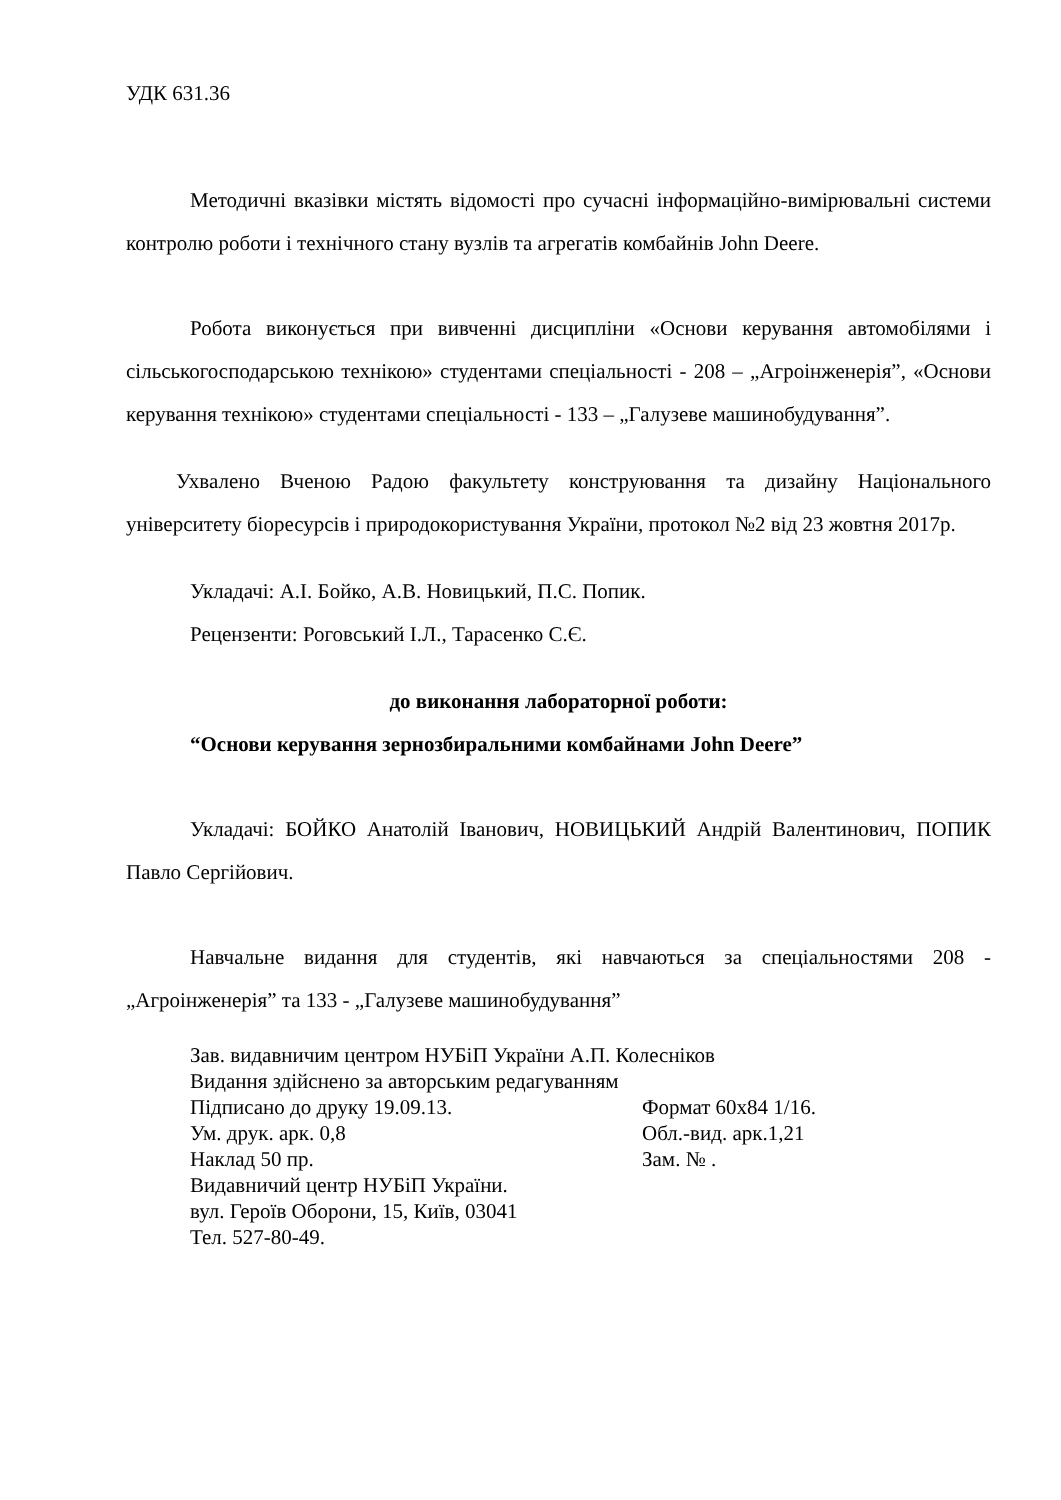УДК 631.36
Методичні вказівки містять відомості про сучасні інформаційно-вимірювальні системи контролю роботи і технічного стану вузлів та агрегатів комбайнів John Deere.
Робота виконується при вивченні дисципліни «Основи керування автомобілями і сільськогосподарською технікою» студентами спеціальності - 208 – „Агроінженерія”, «Основи керування технікою» студентами спеціальності - 133 – „Галузеве машинобудування”.
Ухвалено Вченою Радою факультету конструювання та дизайну Національного університету біоресурсів і природокористування України, протокол №2 від 23 жовтня 2017р.
Укладачі: А.І. Бойко, А.В. Новицький, П.С. Попик.
Рецензенти: Роговський І.Л., Тарасенко С.Є.
до виконання лабораторної роботи:
“Основи керування зернозбиральними комбайнами John Deere”
Укладачі: БОЙКО Анатолій Іванович, НОВИЦЬКИЙ Андрій Валентинович, ПОПИК Павло Сергійович.
Навчальне видання для студентів, які навчаються за спеціальностями 208 - „Агроінженерія” та 133 - „Галузеве машинобудування”
Зав. видавничим центром НУБіП України А.П. Колесніков
Видання здійснено за авторським редагуванням
Підписано до друку 19.09.13. Формат 60х84 1/16.
Ум. друк. арк. 0,8 Обл.-вид. арк.1,21
Наклад 50 пр. Зам. № .
Видавничий центр НУБіП України.
вул. Героїв Оборони, 15, Київ, 03041
Тел. 527-80-49.